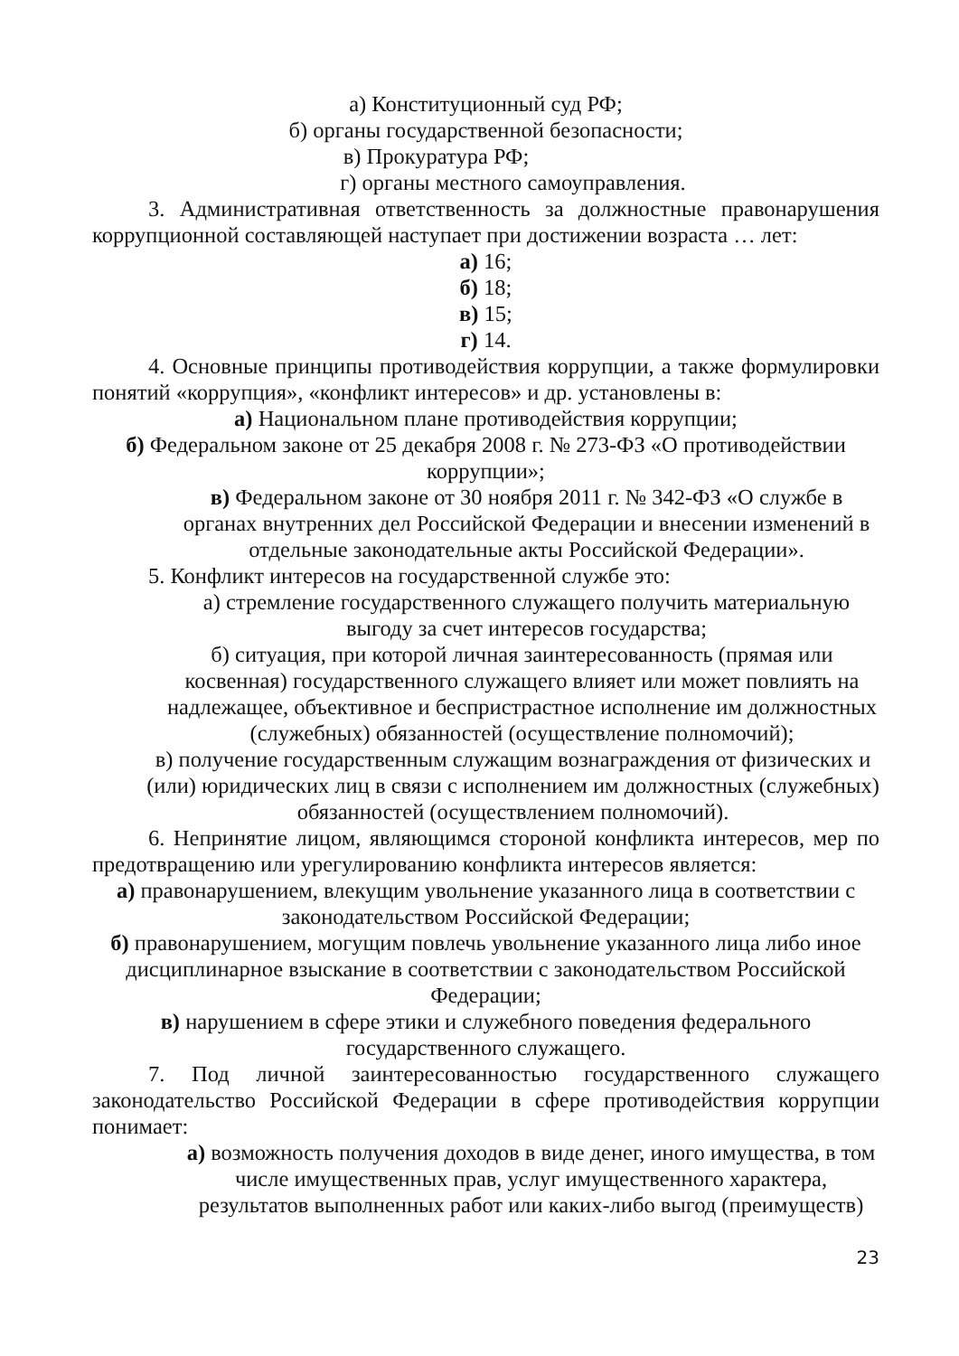а) Конституционный суд РФ;
б) органы государственной безопасности;
в) Прокуратура РФ;
г) органы местного самоуправления.
3. Административная ответственность за должностные правонарушения коррупционной составляющей наступает при достижении возраста … лет:
а) 16;
б) 18;
в) 15;
г) 14.
4. Основные принципы противодействия коррупции, а также формулировки понятий «коррупция», «конфликт интересов» и др. установлены в:
а) Национальном плане противодействия коррупции;
б) Федеральном законе от 25 декабря 2008 г. № 273-ФЗ «О противодействии коррупции»;
в) Федеральном законе от 30 ноября 2011 г. № 342-ФЗ «О службе в органах внутренних дел Российской Федерации и внесении изменений в отдельные законодательные акты Российской Федерации».
5. Конфликт интересов на государственной службе это:
а) стремление государственного служащего получить материальную выгоду за счет интересов государства;
б) ситуация, при которой личная заинтересованность (прямая или косвенная) государственного служащего влияет или может повлиять на надлежащее, объективное и беспристрастное исполнение им должностных (служебных) обязанностей (осуществление полномочий);
в) получение государственным служащим вознаграждения от физических и (или) юридических лиц в связи с исполнением им должностных (служебных) обязанностей (осуществлением полномочий).
6. Непринятие лицом, являющимся стороной конфликта интересов, мер по предотвращению или урегулированию конфликта интересов является:
а) правонарушением, влекущим увольнение указанного лица в соответствии с законодательством Российской Федерации;
б) правонарушением, могущим повлечь увольнение указанного лица либо иное дисциплинарное взыскание в соответствии с законодательством Российской Федерации;
в) нарушением в сфере этики и служебного поведения федерального государственного служащего.
7. Под личной заинтересованностью государственного служащего законодательство Российской Федерации в сфере противодействия коррупции понимает:
а) возможность получения доходов в виде денег, иного имущества, в том числе имущественных прав, услуг имущественного характера, результатов выполненных работ или каких-либо выгод (преимуществ)
23